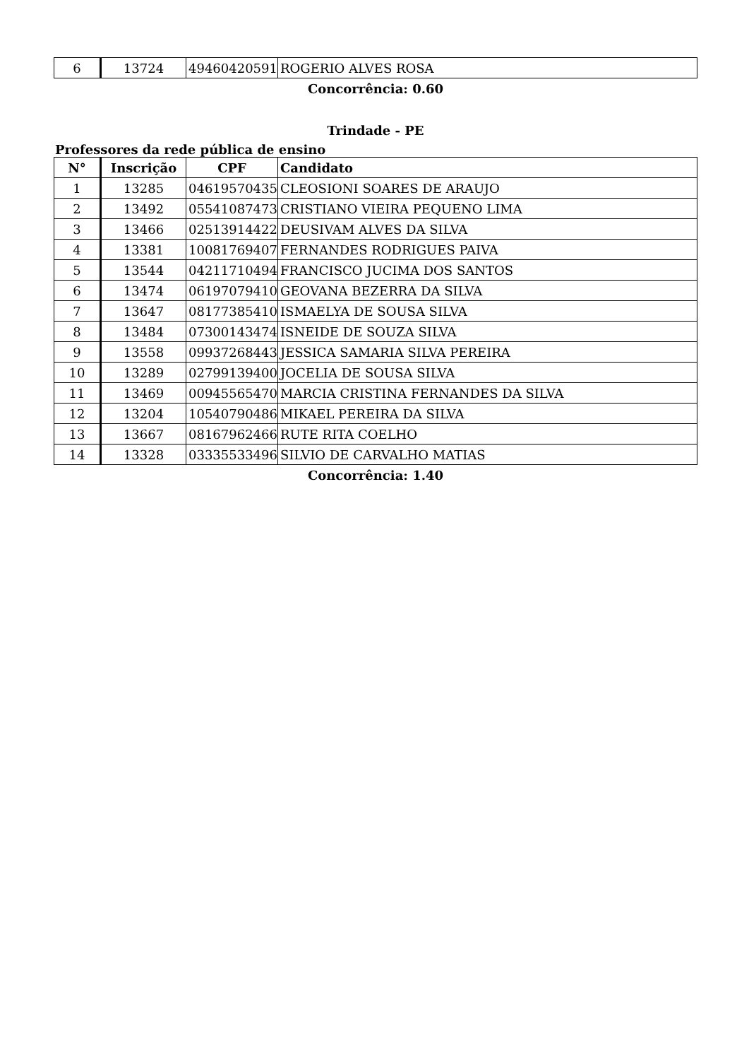| 6 | 13724 | 49460420591 | ROGERIO ALVES ROSA |
Concorrência: 0.60
Trindade - PE
Professores da rede pública de ensino
| N° | Inscrição | CPF | Candidato |
| --- | --- | --- | --- |
| 1 | 13285 | 04619570435 | CLEOSIONI SOARES DE ARAUJO |
| 2 | 13492 | 05541087473 | CRISTIANO VIEIRA PEQUENO LIMA |
| 3 | 13466 | 02513914422 | DEUSIVAM ALVES DA SILVA |
| 4 | 13381 | 10081769407 | FERNANDES RODRIGUES PAIVA |
| 5 | 13544 | 04211710494 | FRANCISCO JUCIMA DOS SANTOS |
| 6 | 13474 | 06197079410 | GEOVANA BEZERRA DA SILVA |
| 7 | 13647 | 08177385410 | ISMAELYA DE SOUSA SILVA |
| 8 | 13484 | 07300143474 | ISNEIDE DE SOUZA SILVA |
| 9 | 13558 | 09937268443 | JESSICA SAMARIA SILVA PEREIRA |
| 10 | 13289 | 02799139400 | JOCELIA DE SOUSA SILVA |
| 11 | 13469 | 00945565470 | MARCIA CRISTINA FERNANDES DA SILVA |
| 12 | 13204 | 10540790486 | MIKAEL PEREIRA DA SILVA |
| 13 | 13667 | 08167962466 | RUTE RITA COELHO |
| 14 | 13328 | 03335533496 | SILVIO DE CARVALHO MATIAS |
Concorrência: 1.40